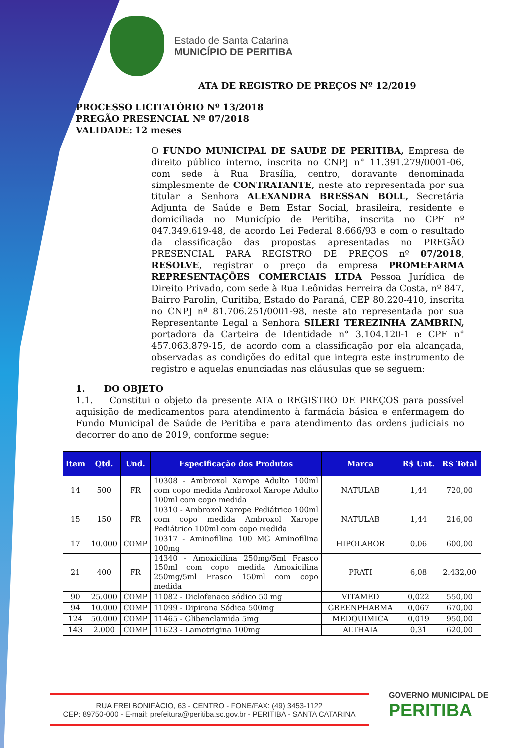Estado de Santa Catarina
MUNICÍPIO DE PERITIBA
ATA DE REGISTRO DE PREÇOS Nº 12/2019
PROCESSO LICITATÓRIO Nº 13/2018
PREGÃO PRESENCIAL Nº 07/2018
VALIDADE: 12 meses
O FUNDO MUNICIPAL DE SAUDE DE PERITIBA, Empresa de direito público interno, inscrita no CNPJ n° 11.391.279/0001-06, com sede à Rua Brasília, centro, doravante denominada simplesmente de CONTRATANTE, neste ato representada por sua titular a Senhora ALEXANDRA BRESSAN BOLL, Secretária Adjunta de Saúde e Bem Estar Social, brasileira, residente e domiciliada no Município de Peritiba, inscrita no CPF nº 047.349.619-48, de acordo Lei Federal 8.666/93 e com o resultado da classificação das propostas apresentadas no PREGÃO PRESENCIAL PARA REGISTRO DE PREÇOS nº 07/2018, RESOLVE, registrar o preço da empresa PROMEFARMA REPRESENTAÇÕES COMERCIAIS LTDA Pessoa Jurídica de Direito Privado, com sede à Rua Leônidas Ferreira da Costa, nº 847, Bairro Parolin, Curitiba, Estado do Paraná, CEP 80.220-410, inscrita no CNPJ nº 81.706.251/0001-98, neste ato representada por sua Representante Legal a Senhora SILERI TEREZINHA ZAMBRIN, portadora da Carteira de Identidade n° 3.104.120-1 e CPF n° 457.063.879-15, de acordo com a classificação por ela alcançada, observadas as condições do edital que integra este instrumento de registro e aquelas enunciadas nas cláusulas que se seguem:
1. DO OBJETO
1.1. Constitui o objeto da presente ATA o REGISTRO DE PREÇOS para possível aquisição de medicamentos para atendimento à farmácia básica e enfermagem do Fundo Municipal de Saúde de Peritiba e para atendimento das ordens judiciais no decorrer do ano de 2019, conforme segue:
| Item | Qtd. | Und. | Especificação dos Produtos | Marca | R$ Unt. | R$ Total |
| --- | --- | --- | --- | --- | --- | --- |
| 14 | 500 | FR | 10308 - Ambroxol Xarope Adulto 100ml com copo medida Ambroxol Xarope Adulto 100ml com copo medida | NATULAB | 1,44 | 720,00 |
| 15 | 150 | FR | 10310 - Ambroxol Xarope Pediátrico 100ml com copo medida Ambroxol Xarope Pediátrico 100ml com copo medida | NATULAB | 1,44 | 216,00 |
| 17 | 10.000 | COMP | 10317 - Aminofilina 100 MG Aminofilina 100mg | HIPOLABOR | 0,06 | 600,00 |
| 21 | 400 | FR | 14340 - Amoxicilina 250mg/5ml Frasco 150ml com copo medida Amoxicilina 250mg/5ml Frasco 150ml com copo medida | PRATI | 6,08 | 2.432,00 |
| 90 | 25.000 | COMP | 11082 - Diclofenaco sódico 50 mg | VITAMED | 0,022 | 550,00 |
| 94 | 10.000 | COMP | 11099 - Dipirona Sódica 500mg | GREENPHARMA | 0,067 | 670,00 |
| 124 | 50.000 | COMP | 11465 - Glibenclamida 5mg | MEDQUIMICA | 0,019 | 950,00 |
| 143 | 2.000 | COMP | 11623 - Lamotrigina 100mg | ALTHAIA | 0,31 | 620,00 |
RUA FREI BONIFÁCIO, 63 - CENTRO - FONE/FAX: (49) 3453-1122
CEP: 89750-000 - E-mail: prefeitura@peritiba.sc.gov.br - PERITIBA - SANTA CATARINA
GOVERNO MUNICIPAL DE
PERITIBA